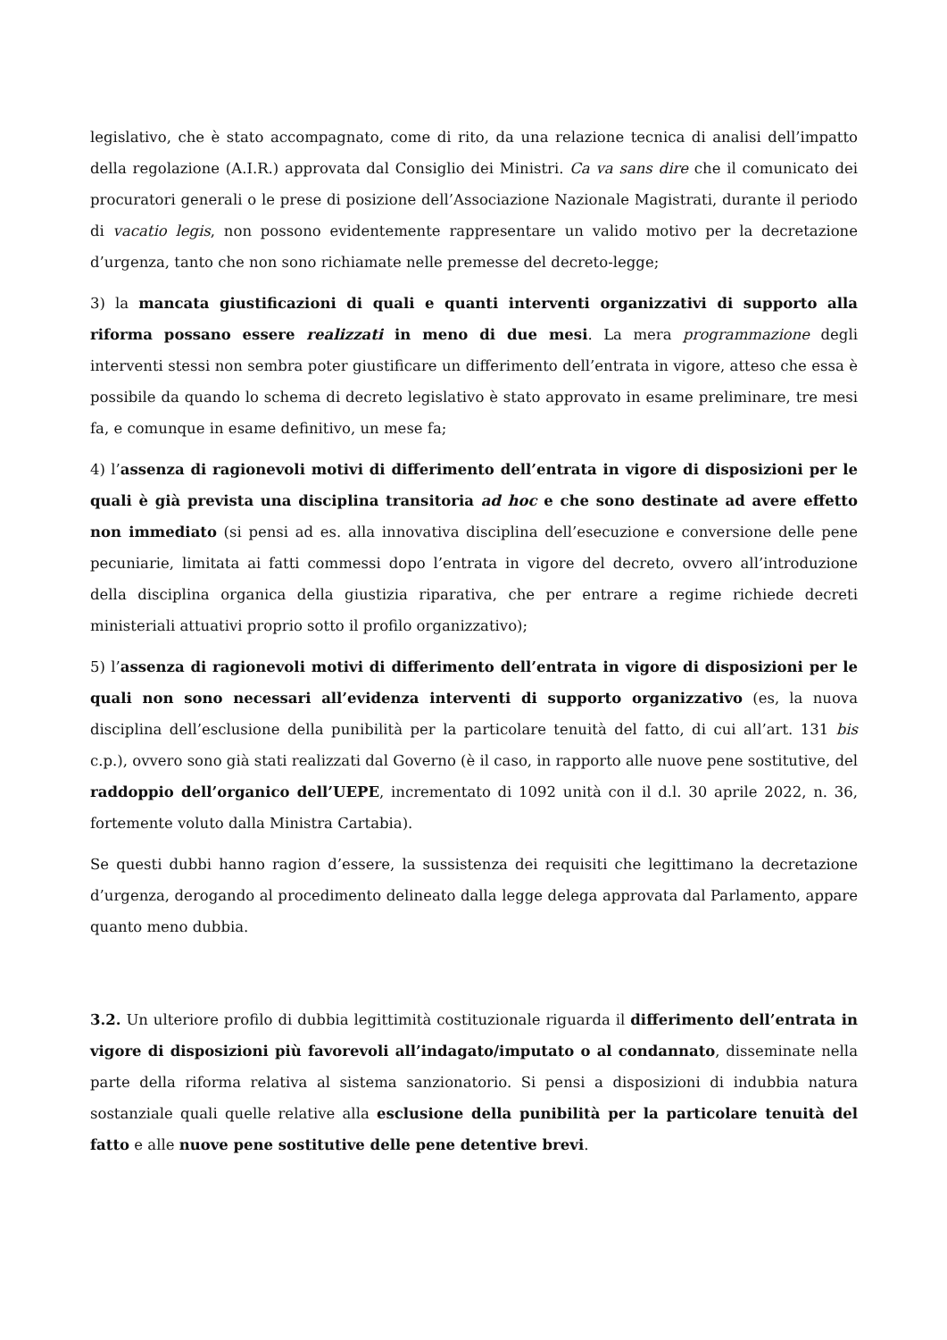legislativo, che è stato accompagnato, come di rito, da una relazione tecnica di analisi dell’impatto della regolazione (A.I.R.) approvata dal Consiglio dei Ministri. Ca va sans dire che il comunicato dei procuratori generali o le prese di posizione dell’Associazione Nazionale Magistrati, durante il periodo di vacatio legis, non possono evidentemente rappresentare un valido motivo per la decretazione d’urgenza, tanto che non sono richiamate nelle premesse del decreto-legge;
3) la mancata giustificazioni di quali e quanti interventi organizzativi di supporto alla riforma possano essere realizzati in meno di due mesi. La mera programmazione degli interventi stessi non sembra poter giustificare un differimento dell’entrata in vigore, atteso che essa è possibile da quando lo schema di decreto legislativo è stato approvato in esame preliminare, tre mesi fa, e comunque in esame definitivo, un mese fa;
4) l’assenza di ragionevoli motivi di differimento dell’entrata in vigore di disposizioni per le quali è già prevista una disciplina transitoria ad hoc e che sono destinate ad avere effetto non immediato (si pensi ad es. alla innovativa disciplina dell’esecuzione e conversione delle pene pecuniarie, limitata ai fatti commessi dopo l’entrata in vigore del decreto, ovvero all’introduzione della disciplina organica della giustizia riparativa, che per entrare a regime richiede decreti ministeriali attuativi proprio sotto il profilo organizzativo);
5) l’assenza di ragionevoli motivi di differimento dell’entrata in vigore di disposizioni per le quali non sono necessari all’evidenza interventi di supporto organizzativo (es, la nuova disciplina dell’esclusione della punibilità per la particolare tenuità del fatto, di cui all’art. 131 bis c.p.), ovvero sono già stati realizzati dal Governo (è il caso, in rapporto alle nuove pene sostitutive, del raddoppio dell’organico dell’UEPE, incrementato di 1092 unità con il d.l. 30 aprile 2022, n. 36, fortemente voluto dalla Ministra Cartabia).
Se questi dubbi hanno ragion d’essere, la sussistenza dei requisiti che legittimano la decretazione d’urgenza, derogando al procedimento delineato dalla legge delega approvata dal Parlamento, appare quanto meno dubbia.
3.2. Un ulteriore profilo di dubbia legittimità costituzionale riguarda il differimento dell’entrata in vigore di disposizioni più favorevoli all’indagato/imputato o al condannato, disseminate nella parte della riforma relativa al sistema sanzionatorio. Si pensi a disposizioni di indubbia natura sostanziale quali quelle relative alla esclusione della punibilità per la particolare tenuità del fatto e alle nuove pene sostitutive delle pene detentive brevi.